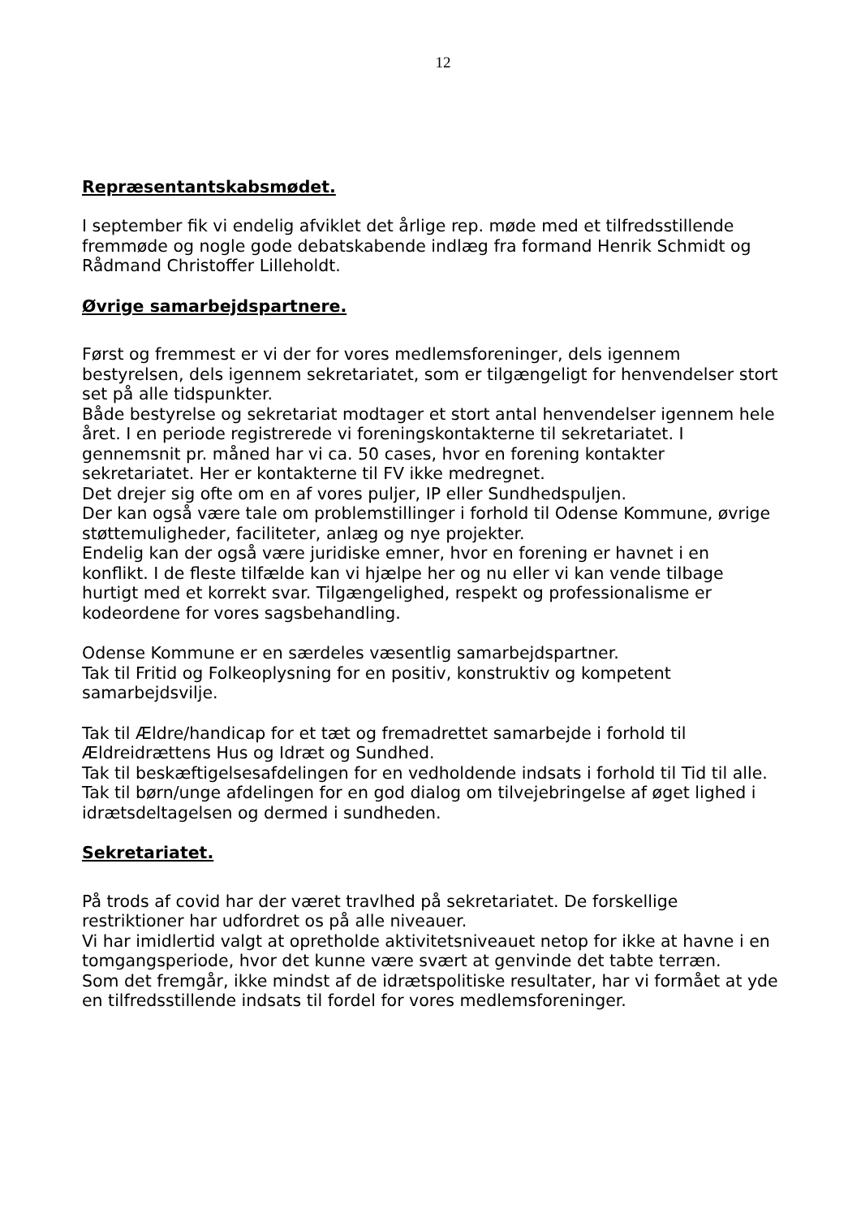12
Repræsentantskabsmødet.
I september fik vi endelig afviklet det årlige rep. møde med et tilfredsstillende fremmøde og nogle gode debatskabende indlæg fra formand Henrik Schmidt og Rådmand Christoffer Lilleholdt.
Øvrige samarbejdspartnere.
Først og fremmest er vi der for vores medlemsforeninger, dels igennem bestyrelsen, dels igennem sekretariatet, som er tilgængeligt for henvendelser stort set på alle tidspunkter.
Både bestyrelse og sekretariat modtager et stort antal henvendelser igennem hele året. I en periode registrerede vi foreningskontakterne til sekretariatet. I gennemsnit pr. måned har vi ca. 50 cases, hvor en forening kontakter sekretariatet. Her er kontakterne til FV ikke medregnet.
Det drejer sig ofte om en af vores puljer, IP eller Sundhedspuljen.
Der kan også være tale om problemstillinger i forhold til Odense Kommune, øvrige støttemuligheder, faciliteter, anlæg og nye projekter.
Endelig kan der også være juridiske emner, hvor en forening er havnet i en konflikt. I de fleste tilfælde kan vi hjælpe her og nu eller vi kan vende tilbage hurtigt med et korrekt svar. Tilgængelighed, respekt og professionalisme er kodeordene for vores sagsbehandling.
Odense Kommune er en særdeles væsentlig samarbejdspartner.
Tak til Fritid og Folkeoplysning for en positiv, konstruktiv og kompetent samarbejdsvilje.
Tak til Ældre/handicap for et tæt og fremadrettet samarbejde i forhold til Ældreidrættens Hus og Idræt og Sundhed.
Tak til beskæftigelsesafdelingen for en vedholdende indsats i forhold til Tid til alle.
Tak til børn/unge afdelingen for en god dialog om tilvejebringelse af øget lighed i idrætsdeltagelsen og dermed i sundheden.
Sekretariatet.
På trods af covid har der været travlhed på sekretariatet. De forskellige restriktioner har udfordret os på alle niveauer.
Vi har imidlertid valgt at opretholde aktivitetsniveauet netop for ikke at havne i en tomgangsperiode, hvor det kunne være svært at genvinde det tabte terræn.
Som det fremgår, ikke mindst af de idrætspolitiske resultater, har vi formået at yde en tilfredsstillende indsats til fordel for vores medlemsforeninger.